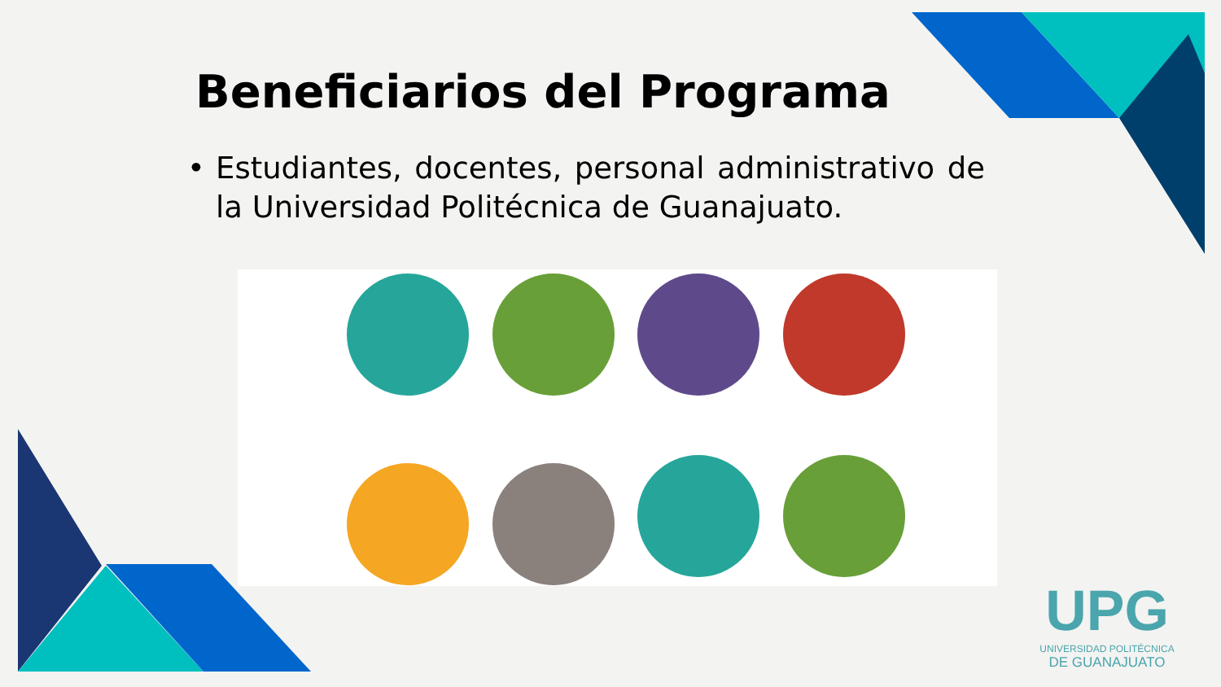Beneficiarios del Programa
• Estudiantes, docentes, personal administrativo de la Universidad Politécnica de Guanajuato.
UPG
UNIVERSIDAD POLITÉCNICA
DE GUANAJUATO